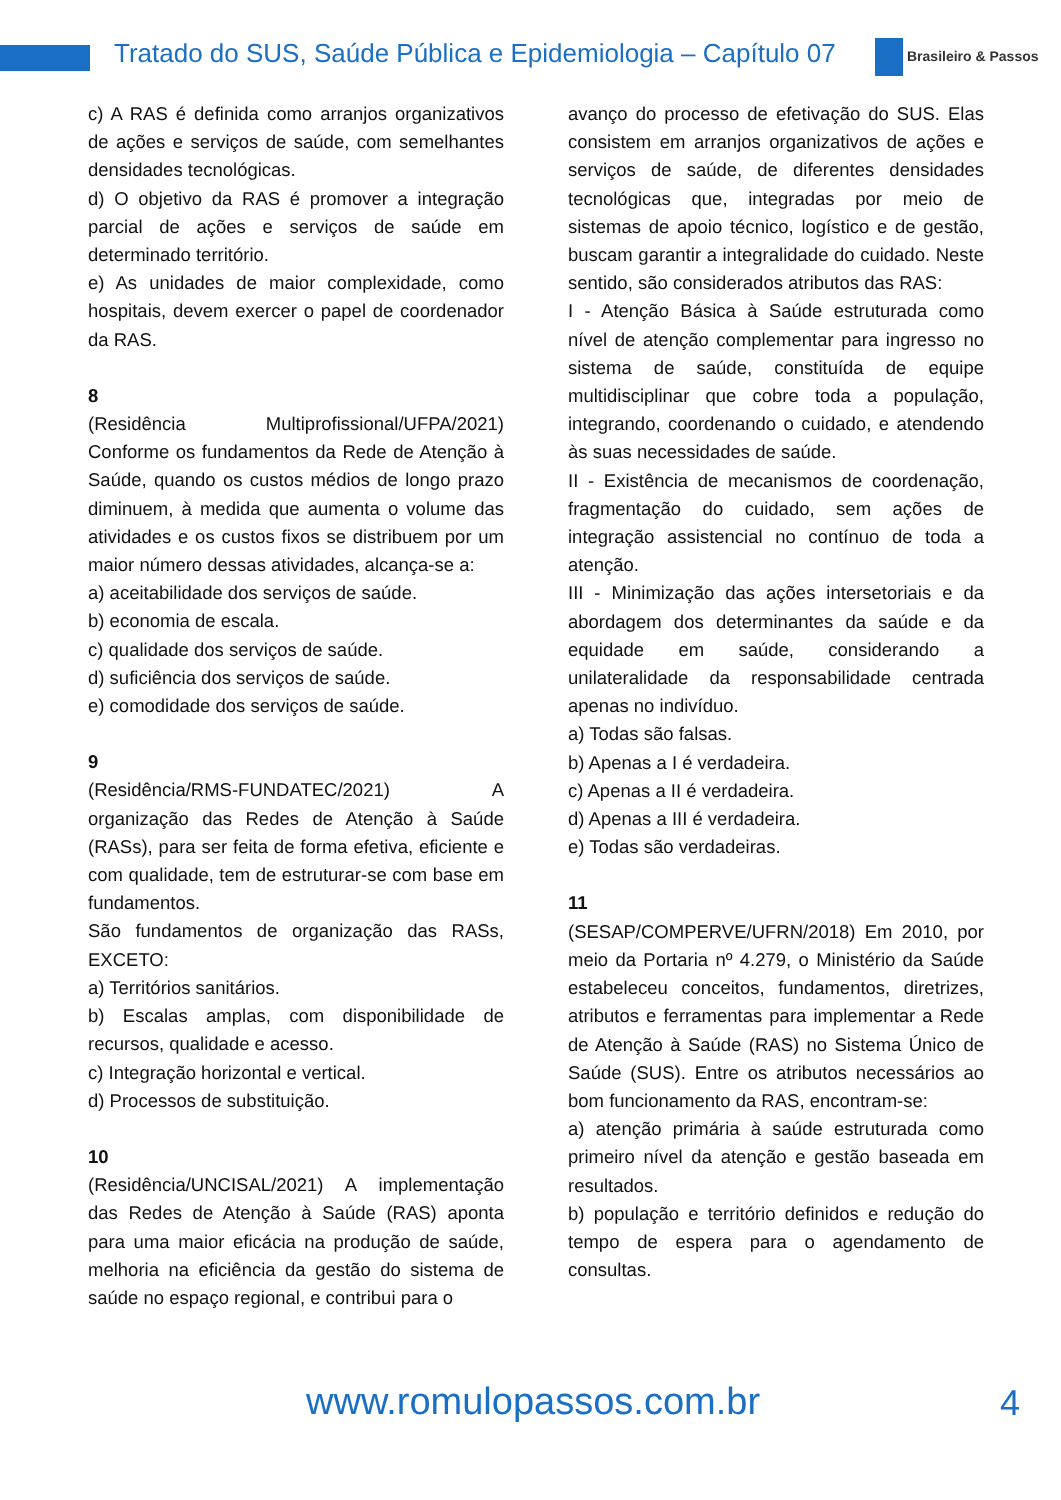Tratado do SUS, Saúde Pública e Epidemiologia – Capítulo 07
Brasileiro & Passos
c) A RAS é definida como arranjos organizativos de ações e serviços de saúde, com semelhantes densidades tecnológicas.
d) O objetivo da RAS é promover a integração parcial de ações e serviços de saúde em determinado território.
e) As unidades de maior complexidade, como hospitais, devem exercer o papel de coordenador da RAS.
8
(Residência Multiprofissional/UFPA/2021) Conforme os fundamentos da Rede de Atenção à Saúde, quando os custos médios de longo prazo diminuem, à medida que aumenta o volume das atividades e os custos fixos se distribuem por um maior número dessas atividades, alcança-se a:
a) aceitabilidade dos serviços de saúde.
b) economia de escala.
c) qualidade dos serviços de saúde.
d) suficiência dos serviços de saúde.
e) comodidade dos serviços de saúde.
9
(Residência/RMS-FUNDATEC/2021) A organização das Redes de Atenção à Saúde (RASs), para ser feita de forma efetiva, eficiente e com qualidade, tem de estruturar-se com base em fundamentos.
São fundamentos de organização das RASs, EXCETO:
a) Territórios sanitários.
b) Escalas amplas, com disponibilidade de recursos, qualidade e acesso.
c) Integração horizontal e vertical.
d) Processos de substituição.
10
(Residência/UNCISAL/2021) A implementação das Redes de Atenção à Saúde (RAS) aponta para uma maior eficácia na produção de saúde, melhoria na eficiência da gestão do sistema de saúde no espaço regional, e contribui para o
avanço do processo de efetivação do SUS. Elas consistem em arranjos organizativos de ações e serviços de saúde, de diferentes densidades tecnológicas que, integradas por meio de sistemas de apoio técnico, logístico e de gestão, buscam garantir a integralidade do cuidado. Neste sentido, são considerados atributos das RAS:
I - Atenção Básica à Saúde estruturada como nível de atenção complementar para ingresso no sistema de saúde, constituída de equipe multidisciplinar que cobre toda a população, integrando, coordenando o cuidado, e atendendo às suas necessidades de saúde.
II - Existência de mecanismos de coordenação, fragmentação do cuidado, sem ações de integração assistencial no contínuo de toda a atenção.
III - Minimização das ações intersetoriais e da abordagem dos determinantes da saúde e da equidade em saúde, considerando a unilateralidade da responsabilidade centrada apenas no indivíduo.
a) Todas são falsas.
b) Apenas a I é verdadeira.
c) Apenas a II é verdadeira.
d) Apenas a III é verdadeira.
e) Todas são verdadeiras.
11
(SESAP/COMPERVE/UFRN/2018) Em 2010, por meio da Portaria nº 4.279, o Ministério da Saúde estabeleceu conceitos, fundamentos, diretrizes, atributos e ferramentas para implementar a Rede de Atenção à Saúde (RAS) no Sistema Único de Saúde (SUS). Entre os atributos necessários ao bom funcionamento da RAS, encontram-se:
a) atenção primária à saúde estruturada como primeiro nível da atenção e gestão baseada em resultados.
b) população e território definidos e redução do tempo de espera para o agendamento de consultas.
www.romulopassos.com.br 4